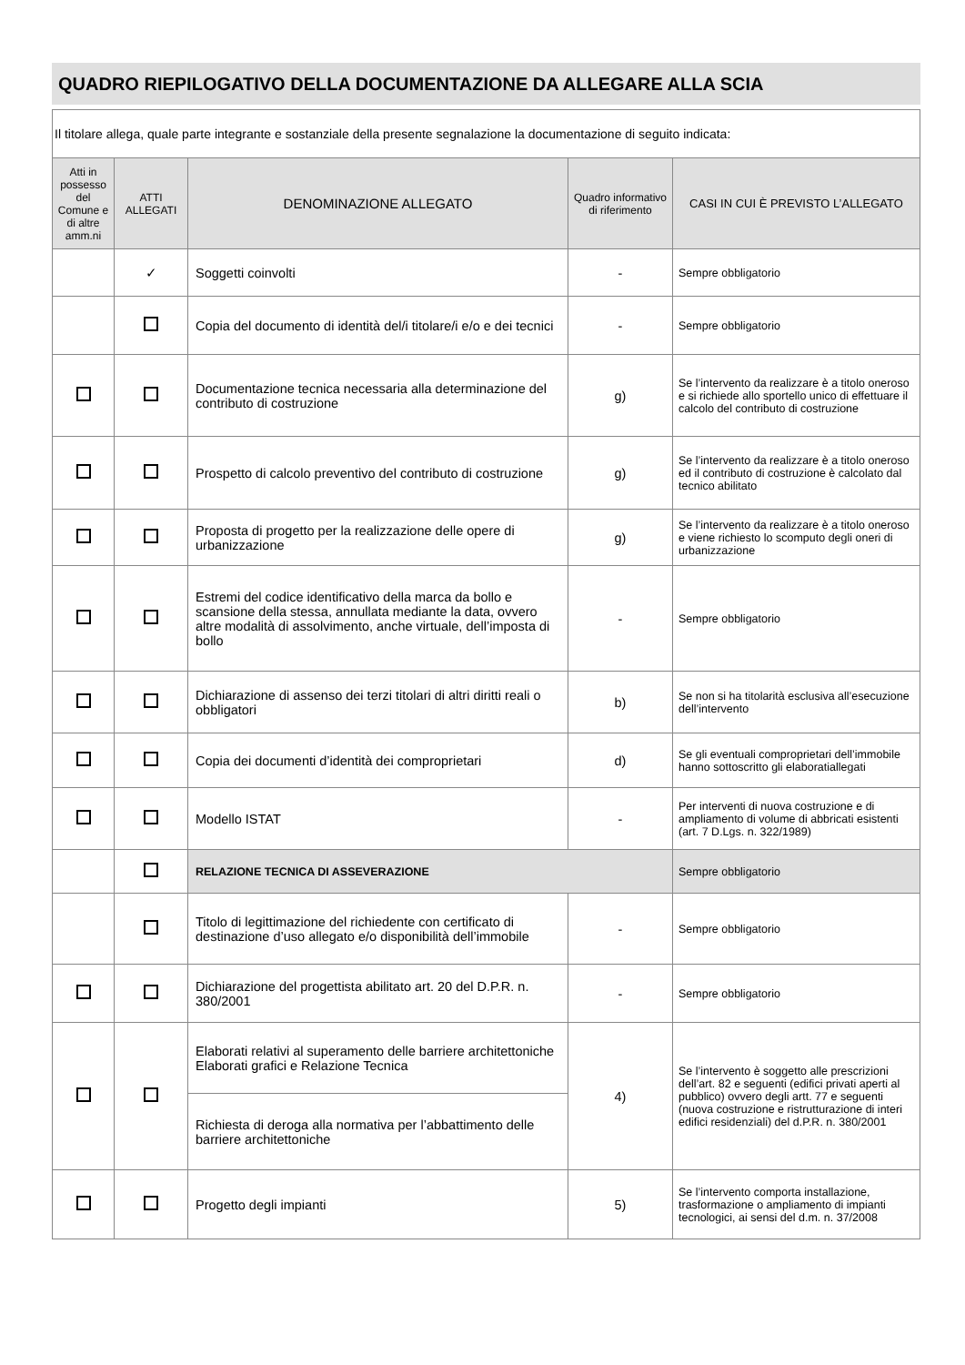QUADRO RIEPILOGATIVO DELLA DOCUMENTAZIONE DA ALLEGARE ALLA SCIA
| Il titolare allega, quale parte integrante e sostanziale della presente segnalazione la documentazione di seguito indicata: | | | | |
| Atti in possesso del Comune e di altre amm.ni | ATTI ALLEGATI | DENOMINAZIONE ALLEGATO | Quadro informativo di riferimento | CASI IN CUI È PREVISTO L’ALLEGATO |
| | ✓ | Soggetti coinvolti | - | Sempre obbligatorio |
| | | Copia del documento di identità del/i titolare/i e/o e dei tecnici | - | Sempre obbligatorio |
| | | Documentazione tecnica necessaria alla determinazione del contributo di costruzione | g) | Se l’intervento da realizzare è a titolo oneroso e si richiede allo sportello unico di effettuare il calcolo del contributo di costruzione |
| | | Prospetto di calcolo preventivo del contributo di costruzione | g) | Se l’intervento da realizzare è a titolo oneroso ed il contributo di costruzione è calcolato dal tecnico abilitato |
| | | Proposta di progetto per la realizzazione delle opere di urbanizzazione | g) | Se l’intervento da realizzare è a titolo oneroso e viene richiesto lo scomputo degli oneri di urbanizzazione |
| | | Estremi del codice identificativo della marca da bollo e scansione della stessa, annullata mediante la data, ovvero altre modalità di assolvimento, anche virtuale, dell’imposta di bollo | - | Sempre obbligatorio |
| | | Dichiarazione di assenso dei terzi titolari di altri diritti reali o obbligatori | b) | Se non si ha titolarità esclusiva all’esecuzione dell’intervento |
| | | Copia dei documenti d’identità dei comproprietari | d) | Se gli eventuali comproprietari dell’immobile hanno sottoscritto gli elaboratiallegati |
| | | Modello ISTAT | - | Per interventi di nuova costruzione e di ampliamento di volume di abbricati esistenti (art. 7 D.Lgs. n. 322/1989) |
| | | RELAZIONE TECNICA DI ASSEVERAZIONE | | Sempre obbligatorio |
| | | Titolo di legittimazione del richiedente con certificato di destinazione d’uso allegato e/o disponibilità dell’immobile | - | Sempre obbligatorio |
| | | Dichiarazione del progettista abilitato art. 20 del D.P.R. n. 380/2001 | - | Sempre obbligatorio |
| | | Elaborati relativi al superamento delle barriere architettoniche Elaborati grafici e Relazione Tecnica | 4) | Se l’intervento è soggetto alle prescrizioni dell’art. 82 e seguenti (edifici privati aperti al pubblico) ovvero degli artt. 77 e seguenti (nuova costruzione e ristrutturazione di interi edifici residenziali) del d.P.R. n. 380/2001 |
| | | Richiesta di deroga alla normativa per l’abbattimento delle barriere architettoniche | | |
| | | Progetto degli impianti | 5) | Se l’intervento comporta installazione, trasformazione o ampliamento di impianti tecnologici, ai sensi del d.m. n. 37/2008 |